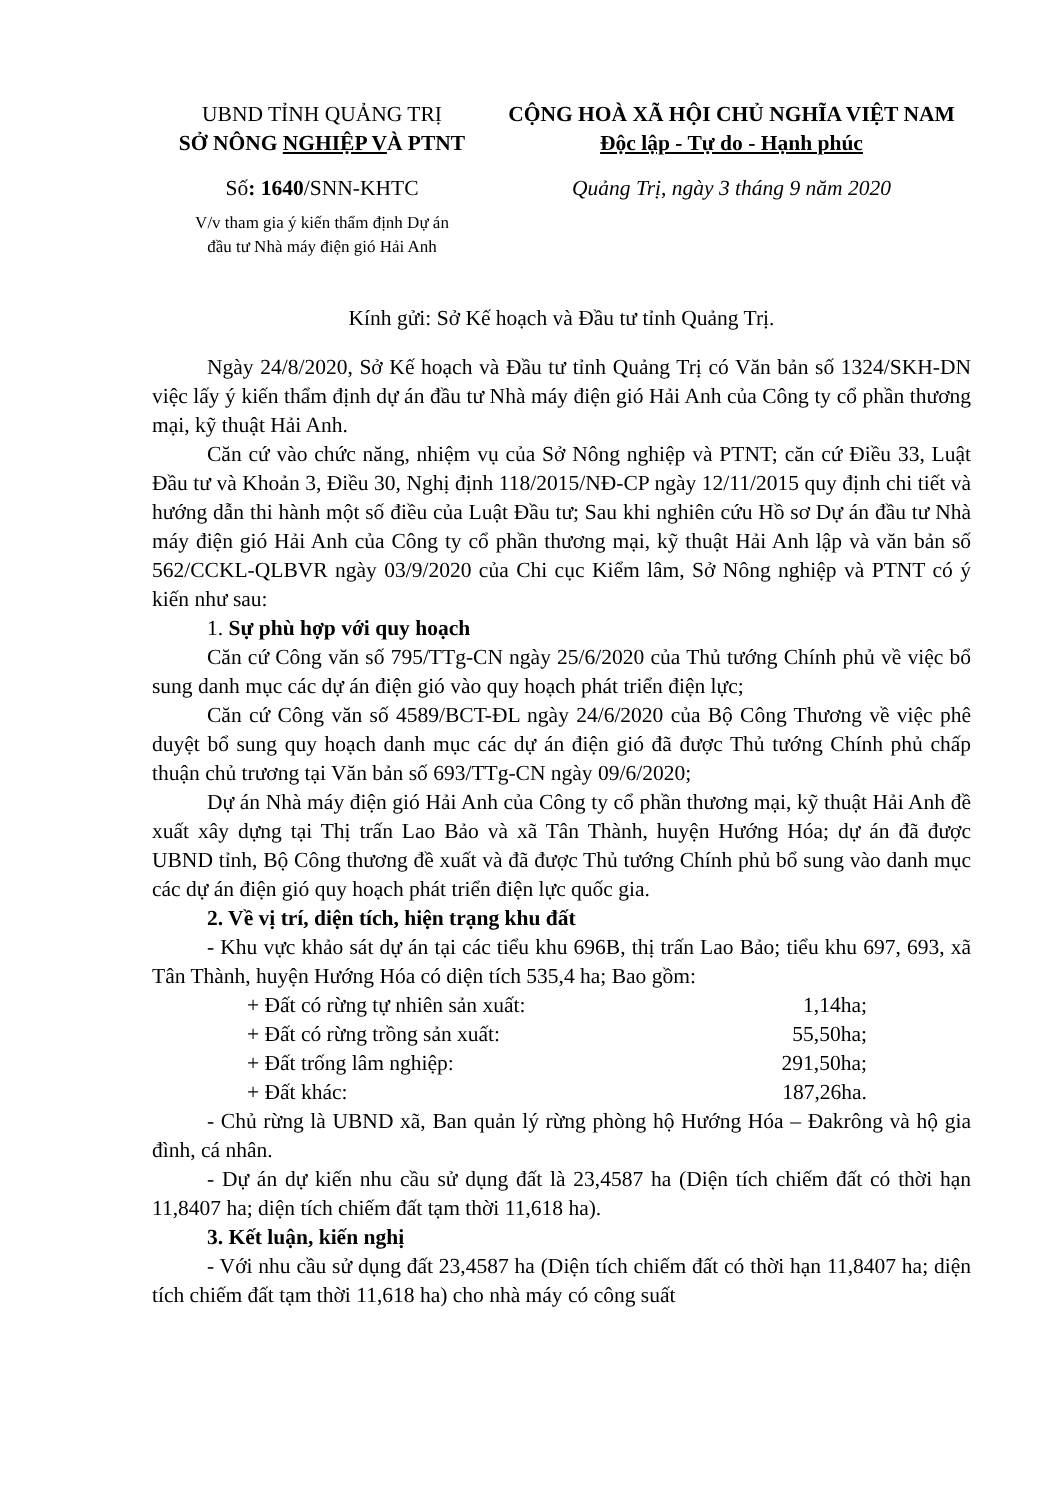UBND TỈNH QUẢNG TRỊ
SỞ NÔNG NGHIỆP VÀ PTNT
Số: 1640/SNN-KHTC
V/v tham gia ý kiến thẩm định Dự án
đầu tư Nhà máy điện gió Hải Anh
CỘNG HOÀ XÃ HỘI CHỦ NGHĨA VIỆT NAM
Độc lập - Tự do - Hạnh phúc
Quảng Trị, ngày 3 tháng 9 năm 2020
Kính gửi: Sở Kế hoạch và Đầu tư tỉnh Quảng Trị.
Ngày 24/8/2020, Sở Kế hoạch và Đầu tư tỉnh Quảng Trị có Văn bản số 1324/SKH-DN việc lấy ý kiến thẩm định dự án đầu tư Nhà máy điện gió Hải Anh của Công ty cổ phần thương mại, kỹ thuật Hải Anh.
Căn cứ vào chức năng, nhiệm vụ của Sở Nông nghiệp và PTNT; căn cứ Điều 33, Luật Đầu tư và Khoản 3, Điều 30, Nghị định 118/2015/NĐ-CP ngày 12/11/2015 quy định chi tiết và hướng dẫn thi hành một số điều của Luật Đầu tư; Sau khi nghiên cứu Hồ sơ Dự án đầu tư Nhà máy điện gió Hải Anh của Công ty cổ phần thương mại, kỹ thuật Hải Anh lập và văn bản số 562/CCKL-QLBVR ngày 03/9/2020 của Chi cục Kiểm lâm, Sở Nông nghiệp và PTNT có ý kiến như sau:
1. Sự phù hợp với quy hoạch
Căn cứ Công văn số 795/TTg-CN ngày 25/6/2020 của Thủ tướng Chính phủ về việc bổ sung danh mục các dự án điện gió vào quy hoạch phát triển điện lực;
Căn cứ Công văn số 4589/BCT-ĐL ngày 24/6/2020 của Bộ Công Thương về việc phê duyệt bổ sung quy hoạch danh mục các dự án điện gió đã được Thủ tướng Chính phủ chấp thuận chủ trương tại Văn bản số 693/TTg-CN ngày 09/6/2020;
Dự án Nhà máy điện gió Hải Anh của Công ty cổ phần thương mại, kỹ thuật Hải Anh đề xuất xây dựng tại Thị trấn Lao Bảo và xã Tân Thành, huyện Hướng Hóa; dự án đã được UBND tỉnh, Bộ Công thương đề xuất và đã được Thủ tướng Chính phủ bổ sung vào danh mục các dự án điện gió quy hoạch phát triển điện lực quốc gia.
2. Về vị trí, diện tích, hiện trạng khu đất
- Khu vực khảo sát dự án tại các tiểu khu 696B, thị trấn Lao Bảo; tiểu khu 697, 693, xã Tân Thành, huyện Hướng Hóa có diện tích 535,4 ha; Bao gồm:
+ Đất có rừng tự nhiên sản xuất: 1,14ha;
+ Đất có rừng trồng sản xuất: 55,50ha;
+ Đất trống lâm nghiệp: 291,50ha;
+ Đất khác: 187,26ha.
- Chủ rừng là UBND xã, Ban quản lý rừng phòng hộ Hướng Hóa – Đakrông và hộ gia đình, cá nhân.
- Dự án dự kiến nhu cầu sử dụng đất là 23,4587 ha (Diện tích chiếm đất có thời hạn 11,8407 ha; diện tích chiếm đất tạm thời 11,618 ha).
3. Kết luận, kiến nghị
- Với nhu cầu sử dụng đất 23,4587 ha (Diện tích chiếm đất có thời hạn 11,8407 ha; diện tích chiếm đất tạm thời 11,618 ha) cho nhà máy có công suất